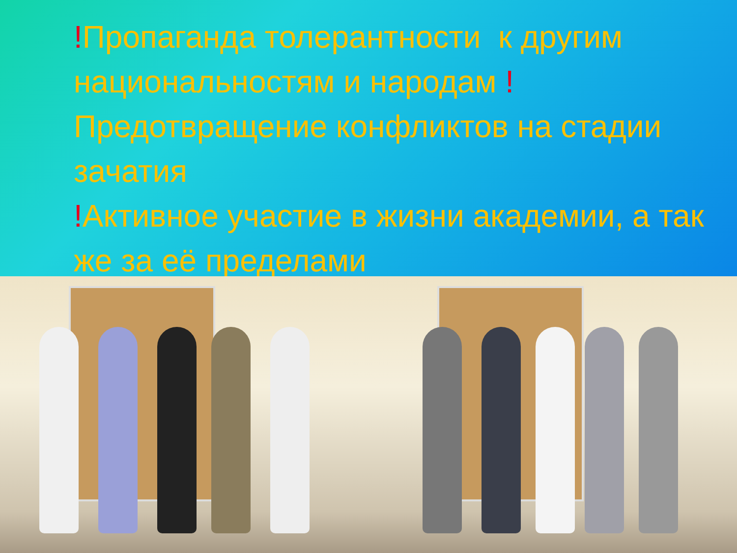!Пропаганда толерантности к другим национальностям и народам ! Предотвращение конфликтов на стадии зачатия
!Активное участие в жизни академии, а так же за её пределами